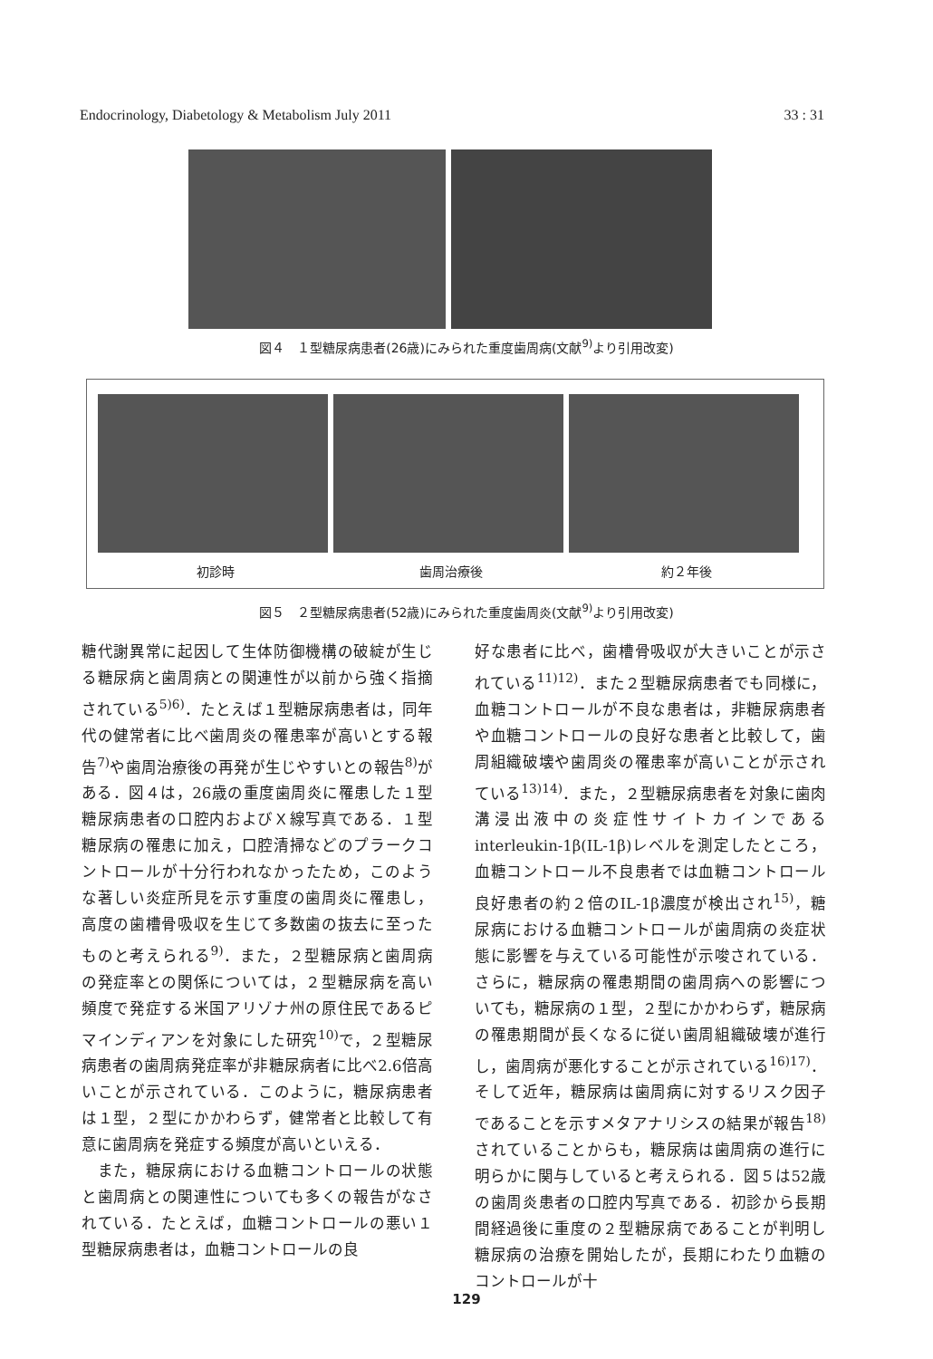Endocrinology, Diabetology & Metabolism July 2011 33 : 31
図４　１型糖尿病患者(26歳)にみられた重度歯周病(文献<sup>9)</sup>より引用改変)
初診時 歯周治療後 約２年後
図５　２型糖尿病患者(52歳)にみられた重度歯周炎(文献<sup>9)</sup>より引用改変)
糖代謝異常に起因して生体防御機構の破綻が生じる糖尿病と歯周病との関連性が以前から強く指摘されている<sup>5)6)</sup>．たとえば１型糖尿病患者は，同年代の健常者に比べ歯周炎の罹患率が高いとする報告<sup>7)</sup>や歯周治療後の再発が生じやすいとの報告<sup>8)</sup>がある．図４は，26歳の重度歯周炎に罹患した１型糖尿病患者の口腔内およびＸ線写真である．１型糖尿病の罹患に加え，口腔清掃などのプラークコントロールが十分行われなかったため，このような著しい炎症所見を示す重度の歯周炎に罹患し，高度の歯槽骨吸収を生じて多数歯の抜去に至ったものと考えられる<sup>9)</sup>．また，２型糖尿病と歯周病の発症率との関係については，２型糖尿病を高い頻度で発症する米国アリゾナ州の原住民であるピマインディアンを対象にした研究<sup>10)</sup>で，２型糖尿病患者の歯周病発症率が非糖尿病者に比べ2.6倍高いことが示されている．このように，糖尿病患者は１型，２型にかかわらず，健常者と比較して有意に歯周病を発症する頻度が高いといえる．
　また，糖尿病における血糖コントロールの状態と歯周病との関連性についても多くの報告がなされている．たとえば，血糖コントロールの悪い１型糖尿病患者は，血糖コントロールの良
好な患者に比べ，歯槽骨吸収が大きいことが示されている<sup>11)12)</sup>．また２型糖尿病患者でも同様に，血糖コントロールが不良な患者は，非糖尿病患者や血糖コントロールの良好な患者と比較して，歯周組織破壊や歯周炎の罹患率が高いことが示されている<sup>13)14)</sup>．また，２型糖尿病患者を対象に歯肉溝浸出液中の炎症性サイトカインであるinterleukin-1β(IL-1β)レベルを測定したところ，血糖コントロール不良患者では血糖コントロール良好患者の約２倍のIL-1β濃度が検出され<sup>15)</sup>，糖尿病における血糖コントロールが歯周病の炎症状態に影響を与えている可能性が示唆されている．さらに，糖尿病の罹患期間の歯周病への影響についても，糖尿病の１型，２型にかかわらず，糖尿病の罹患期間が長くなるに従い歯周組織破壊が進行し，歯周病が悪化することが示されている<sup>16)17)</sup>．そして近年，糖尿病は歯周病に対するリスク因子であることを示すメタアナリシスの結果が報告<sup>18)</sup>されていることからも，糖尿病は歯周病の進行に明らかに関与していると考えられる．図５は52歳の歯周炎患者の口腔内写真である．初診から長期間経過後に重度の２型糖尿病であることが判明し糖尿病の治療を開始したが，長期にわたり血糖のコントロールが十
129